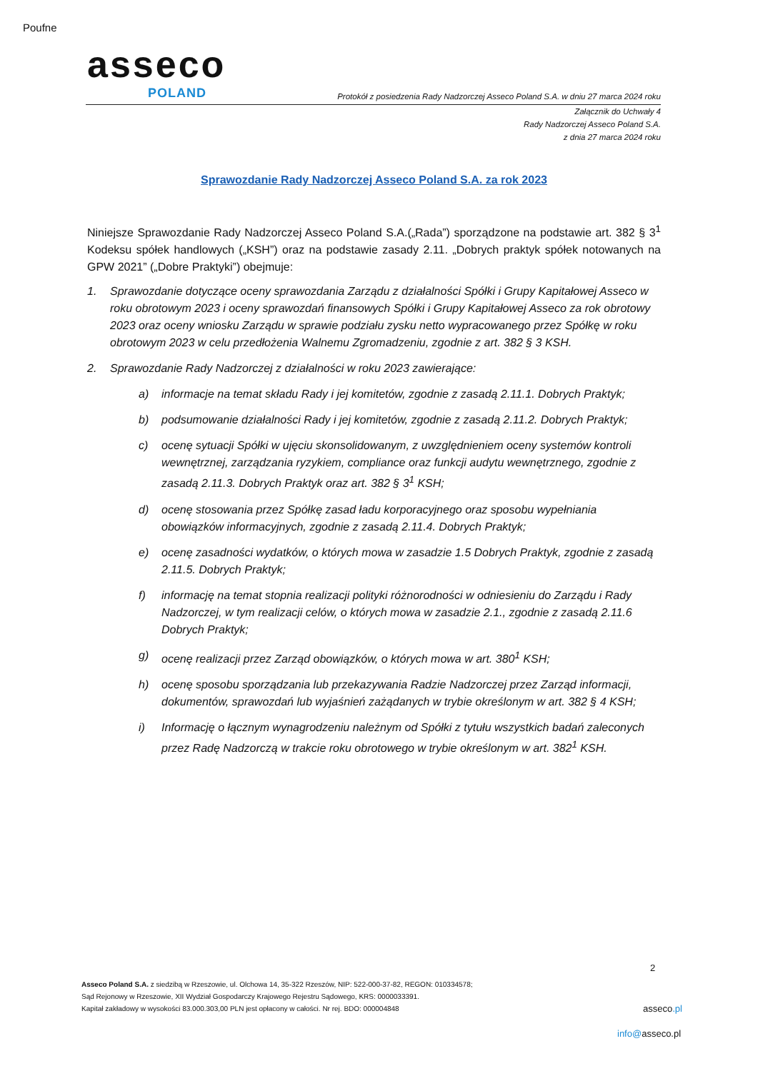Poufne
asseco
POLAND
Protokół z posiedzenia Rady Nadzorczej Asseco Poland S.A. w dniu 27 marca 2024 roku
Załącznik do Uchwały 4
Rady Nadzorczej Asseco Poland S.A.
z dnia 27 marca 2024 roku
Sprawozdanie Rady Nadzorczej Asseco Poland S.A. za rok 2023
Niniejsze Sprawozdanie Rady Nadzorczej Asseco Poland S.A.(„Rada”) sporządzone na podstawie art. 382 § 3<sup>1</sup> Kodeksu spółek handlowych („KSH”) oraz na podstawie zasady 2.11. „Dobrych praktyk spółek notowanych na GPW 2021” („Dobre Praktyki”) obejmuje:
1. Sprawozdanie dotyczące oceny sprawozdania Zarządu z działalności Spółki i Grupy Kapitałowej Asseco w roku obrotowym 2023 i oceny sprawozdań finansowych Spółki i Grupy Kapitałowej Asseco za rok obrotowy 2023 oraz oceny wniosku Zarządu w sprawie podziału zysku netto wypracowanego przez Spółkę w roku obrotowym 2023 w celu przedłożenia Walnemu Zgromadzeniu, zgodnie z art. 382 § 3 KSH.
2. Sprawozdanie Rady Nadzorczej z działalności w roku 2023 zawierające:
a) informacje na temat składu Rady i jej komitetów, zgodnie z zasadą 2.11.1. Dobrych Praktyk;
b) podsumowanie działalności Rady i jej komitetów, zgodnie z zasadą 2.11.2. Dobrych Praktyk;
c) ocenę sytuacji Spółki w ujęciu skonsolidowanym, z uwzględnieniem oceny systemów kontroli wewnętrznej, zarządzania ryzykiem, compliance oraz funkcji audytu wewnętrznego, zgodnie z zasadą 2.11.3. Dobrych Praktyk oraz art. 382 § 3<sup>1</sup> KSH;
d) ocenę stosowania przez Spółkę zasad ładu korporacyjnego oraz sposobu wypełniania obowiązków informacyjnych, zgodnie z zasadą 2.11.4. Dobrych Praktyk;
e) ocenę zasadności wydatków, o których mowa w zasadzie 1.5 Dobrych Praktyk, zgodnie z zasadą 2.11.5. Dobrych Praktyk;
f) informację na temat stopnia realizacji polityki różnorodności w odniesieniu do Zarządu i Rady Nadzorczej, w tym realizacji celów, o których mowa w zasadzie 2.1., zgodnie z zasadą 2.11.6 Dobrych Praktyk;
g) ocenę realizacji przez Zarząd obowiązków, o których mowa w art. 380<sup>1</sup> KSH;
h) ocenę sposobu sporządzania lub przekazywania Radzie Nadzorczej przez Zarząd informacji, dokumentów, sprawozdań lub wyjaśnień zażądanych w trybie określonym w art. 382 § 4 KSH;
i) Informację o łącznym wynagrodzeniu należnym od Spółki z tytułu wszystkich badań zaleconych przez Radę Nadzorczą w trakcie roku obrotowego w trybie określonym w art. 382<sup>1</sup> KSH.
2
Asseco Poland S.A. z siedzibą w Rzeszowie, ul. Olchowa 14, 35-322 Rzeszów, NIP: 522-000-37-82, REGON: 010334578;
Sąd Rejonowy w Rzeszowie, XII Wydział Gospodarczy Krajowego Rejestru Sądowego, KRS: 0000033391.
Kapitał zakładowy w wysokości 83.000.303,00 PLN jest opłacony w całości. Nr rej. BDO: 000004848
asseco.pl
info@asseco.pl